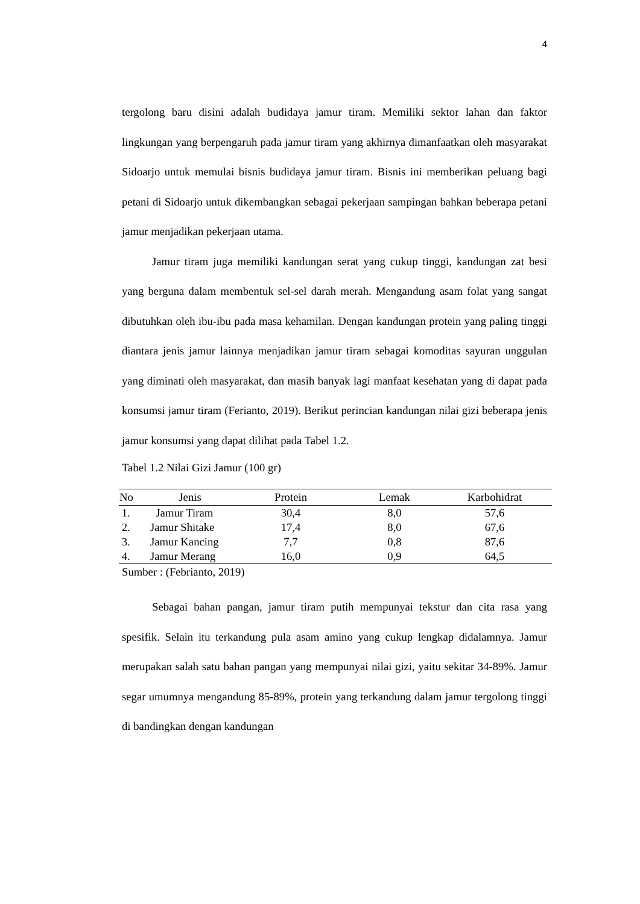4
tergolong baru disini adalah budidaya jamur tiram. Memiliki sektor lahan dan faktor lingkungan yang berpengaruh pada jamur tiram yang akhirnya dimanfaatkan oleh masyarakat Sidoarjo untuk memulai bisnis budidaya jamur tiram. Bisnis ini memberikan peluang bagi petani di Sidoarjo untuk dikembangkan sebagai pekerjaan sampingan bahkan beberapa petani jamur menjadikan pekerjaan utama.
Jamur tiram juga memiliki kandungan serat yang cukup tinggi, kandungan zat besi yang berguna dalam membentuk sel-sel darah merah. Mengandung asam folat yang sangat dibutuhkan oleh ibu-ibu pada masa kehamilan. Dengan kandungan protein yang paling tinggi diantara jenis jamur lainnya menjadikan jamur tiram sebagai komoditas sayuran unggulan yang diminati oleh masyarakat, dan masih banyak lagi manfaat kesehatan yang di dapat pada konsumsi jamur tiram (Ferianto, 2019). Berikut perincian kandungan nilai gizi beberapa jenis jamur konsumsi yang dapat dilihat pada Tabel 1.2.
Tabel 1.2 Nilai Gizi Jamur (100 gr)
| No | Jenis | Protein | Lemak | Karbohidrat |
| --- | --- | --- | --- | --- |
| 1. | Jamur Tiram | 30,4 | 8,0 | 57,6 |
| 2. | Jamur Shitake | 17,4 | 8,0 | 67,6 |
| 3. | Jamur Kancing | 7,7 | 0,8 | 87,6 |
| 4. | Jamur Merang | 16,0 | 0,9 | 64,5 |
Sumber : (Febrianto, 2019)
Sebagai bahan pangan, jamur tiram putih mempunyai tekstur dan cita rasa yang spesifik. Selain itu terkandung pula asam amino yang cukup lengkap didalamnya. Jamur merupakan salah satu bahan pangan yang mempunyai nilai gizi, yaitu sekitar 34-89%. Jamur segar umumnya mengandung 85-89%, protein yang terkandung dalam jamur tergolong tinggi di bandingkan dengan kandungan